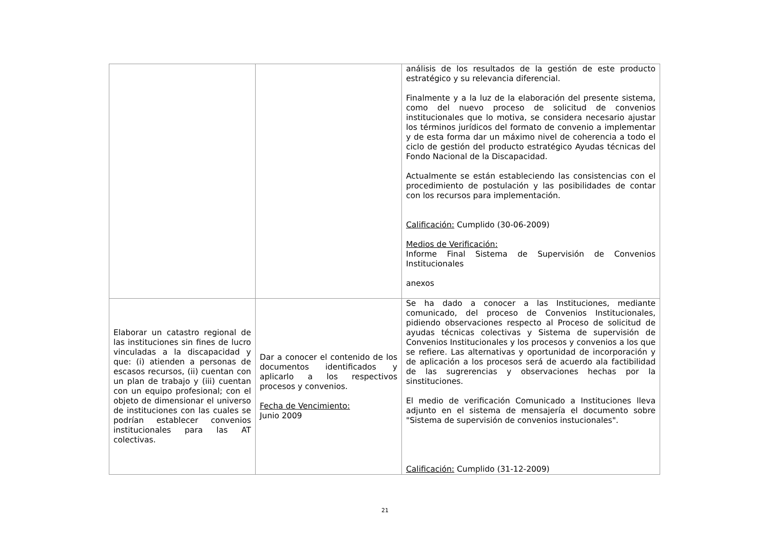| | | análisis de los resultados de la gestión de este producto estratégico y su relevancia diferencial. Finalmente y a la luz de la elaboración del presente sistema, como del nuevo proceso de solicitud de convenios institucionales que lo motiva, se considera necesario ajustar los términos jurídicos del formato de convenio a implementar y de esta forma dar un máximo nivel de coherencia a todo el ciclo de gestión del producto estratégico Ayudas técnicas del Fondo Nacional de la Discapacidad. Actualmente se están estableciendo las consistencias con el procedimiento de postulación y las posibilidades de contar con los recursos para implementación. Calificación: Cumplido (30-06-2009) Medios de Verificación: Informe Final Sistema de Supervisión de Convenios Institucionales anexos |
| Elaborar un catastro regional de las instituciones sin fines de lucro vinculadas a la discapacidad y que: (i) atienden a personas de escasos recursos, (ii) cuentan con un plan de trabajo y (iii) cuentan con un equipo profesional; con el objeto de dimensionar el universo de instituciones con las cuales se podrían establecer convenios institucionales para las AT colectivas. | Dar a conocer el contenido de los documentos identificados y aplicarlo a los respectivos procesos y convenios. Fecha de Vencimiento: Junio 2009 | Se ha dado a conocer a las Instituciones, mediante comunicado, del proceso de Convenios Institucionales, pidiendo observaciones respecto al Proceso de solicitud de ayudas técnicas colectivas y Sistema de supervisión de Convenios Institucionales y los procesos y convenios a los que se refiere. Las alternativas y oportunidad de incorporación y de aplicación a los procesos será de acuerdo ala factibilidad de las sugrerencias y observaciones hechas por la sinstituciones. El medio de verificación Comunicado a Instituciones lleva adjunto en el sistema de mensajería el documento sobre "Sistema de supervisión de convenios instucionales". Calificación: Cumplido (31-12-2009) |
21